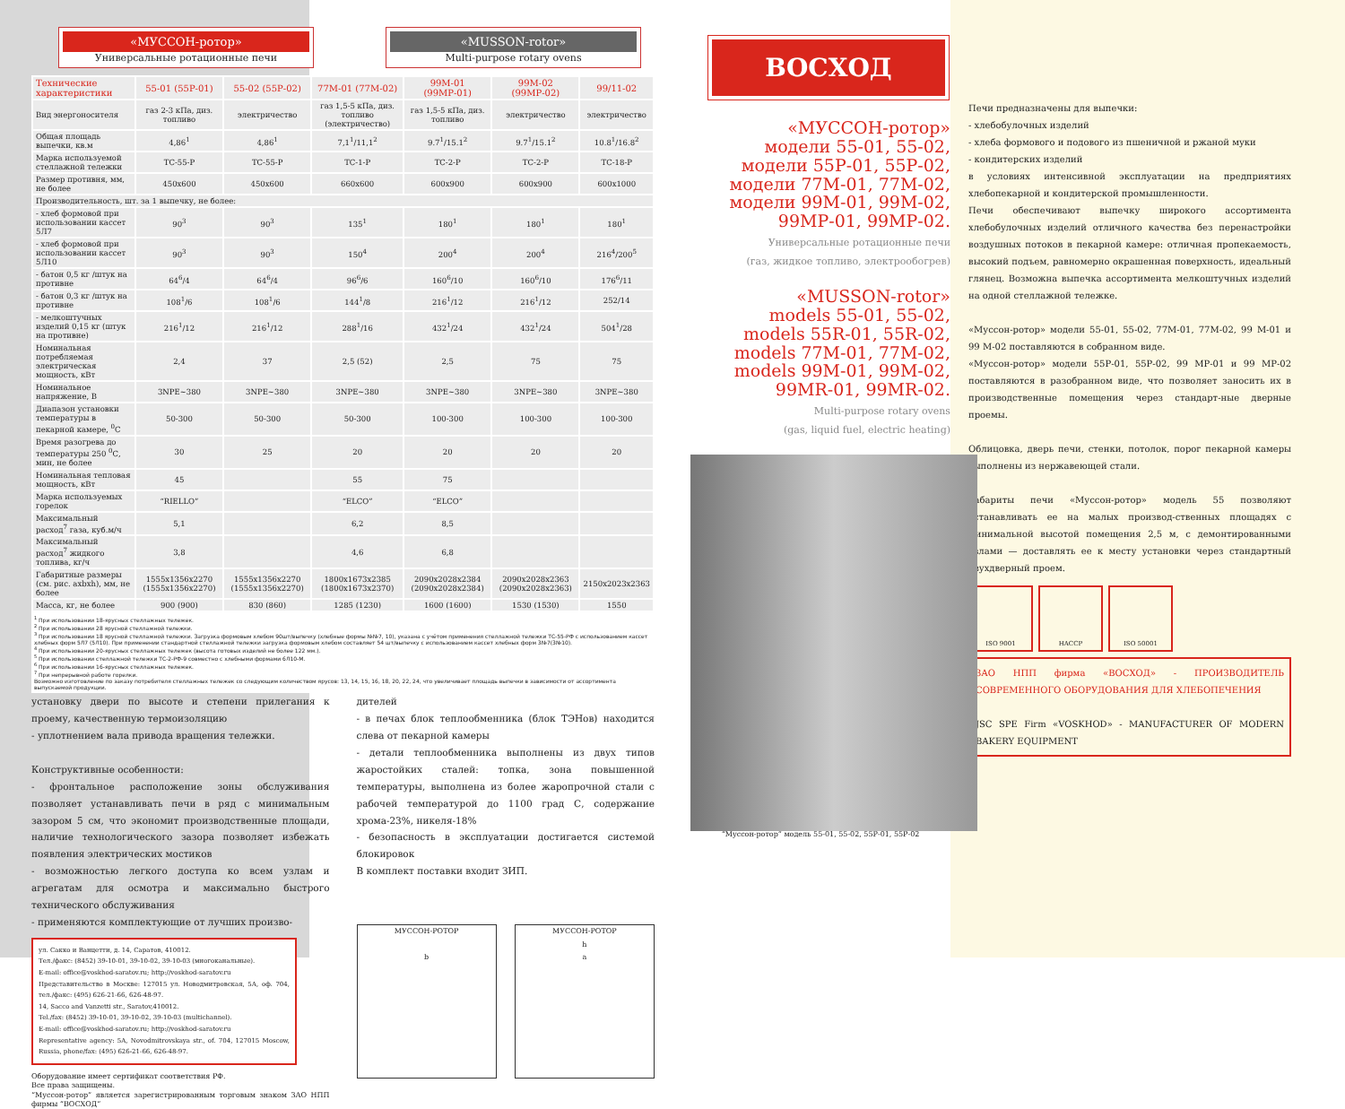«МУССОН-ротор»
Универсальные ротационные печи
«MUSSON-rotor»
Multi-purpose rotary ovens
| Технические характеристики | 55-01 (55Р-01) | 55-02 (55Р-02) | 77М-01 (77М-02) | 99М-01 (99МР-01) | 99М-02 (99МР-02) | 99/11-02 |
| --- | --- | --- | --- | --- | --- | --- |
| Вид энергоносителя | газ 2-3 кПа, диз. топливо | электричество | газ 1,5-5 кПа, диз. топливо (электричество) | газ 1,5-5 кПа, диз. топливо | электричество | электричество |
| Общая площадь выпечки, кв.м | 4,86<sup>1</sup> | 4,86<sup>1</sup> | 7,1<sup>1</sup>/11,1<sup>2</sup> | 9.7<sup>1</sup>/15.1<sup>2</sup> | 9.7<sup>1</sup>/15.1<sup>2</sup> | 10.8<sup>1</sup>/16.8<sup>2</sup> |
| Марка используемой стеллажной тележки | ТС-55-Р | ТС-55-Р | ТС-1-Р | ТС-2-Р | ТС-2-Р | ТС-18-Р |
| Размер противня, мм, не более | 450x600 | 450x600 | 660x600 | 600x900 | 600x900 | 600x1000 |
| Производительность, шт. за 1 выпечку, не более: | | | | | | |
| - хлеб формовой при использовании кассет 5Л7 | 90<sup>3</sup> | 90<sup>3</sup> | 135<sup>1</sup> | 180<sup>1</sup> | 180<sup>1</sup> | 180<sup>1</sup> |
| - хлеб формовой при использовании кассет 5Л10 | 90<sup>3</sup> | 90<sup>3</sup> | 150<sup>4</sup> | 200<sup>4</sup> | 200<sup>4</sup> | 216<sup>4</sup>/200<sup>5</sup> |
| - батон 0,5 кг /штук на противне | 64<sup>6</sup>/4 | 64<sup>6</sup>/4 | 96<sup>6</sup>/6 | 160<sup>6</sup>/10 | 160<sup>6</sup>/10 | 176<sup>6</sup>/11 |
| - батон 0,3 кг /штук на противне | 108<sup>1</sup>/6 | 108<sup>1</sup>/6 | 144<sup>1</sup>/8 | 216<sup>1</sup>/12 | 216<sup>1</sup>/12 | 252/14 |
| - мелкоштучных изделий 0,15 кг (штук на противне) | 216<sup>1</sup>/12 | 216<sup>1</sup>/12 | 288<sup>1</sup>/16 | 432<sup>1</sup>/24 | 432<sup>1</sup>/24 | 504<sup>1</sup>/28 |
| Номинальная потребляемая электрическая мощность, кВт | 2,4 | 37 | 2,5 (52) | 2,5 | 75 | 75 |
| Номинальное напряжение, В | 3NPE~380 | 3NPE~380 | 3NPE~380 | 3NPE~380 | 3NPE~380 | 3NPE~380 |
| Диапазон установки температуры в пекарной камере, <sup>0</sup>С | 50-300 | 50-300 | 50-300 | 100-300 | 100-300 | 100-300 |
| Время разогрева до температуры 250 <sup>0</sup>С, мин, не более | 30 | 25 | 20 | 20 | 20 | 20 |
| Номинальная тепловая мощность, кВт | 45 | | 55 | 75 | | |
| Марка используемых горелок | “RIELLO” | | “ELCO” | “ELCO” | | |
| Максимальный расход<sup>7</sup> газа, куб.м/ч | 5,1 | | 6,2 | 8,5 | | |
| Максимальный расход<sup>7</sup> жидкого топлива, кг/ч | 3,8 | | 4,6 | 6,8 | | |
| Габаритные размеры (см. рис. axbxh), мм, не более | 1555x1356x2270 (1555x1356x2270) | 1555x1356x2270 (1555x1356x2270) | 1800x1673x2385 (1800x1673x2370) | 2090x2028x2384 (2090x2028x2384) | 2090x2028x2363 (2090x2028x2363) | 2150x2023x2363 |
| Масса, кг, не более | 900 (900) | 830 (860) | 1285 (1230) | 1600 (1600) | 1530 (1530) | 1550 |
<sup>1</sup> При использовании 18-ярусных стеллажных тележек.
<sup>2</sup> При использовании 28 ярусной стеллажной тележки.
<sup>3</sup> При использовании 18 ярусной стеллажной тележки. Загрузка формовым хлебом 90шт/выпечку (хлебные формы №№7, 10), указана с учётом применения стеллажной тележки ТС-55-РФ с использованием кассет хлебных форм 5Л7 (5Л10). При применении стандартной стеллажной тележки загрузка формовым хлебом составляет 54 шт/выпечку с использованием кассет хлебных форм 3№7(3№10).
<sup>4</sup> При использовании 20-ярусных стеллажных тележек (высота готовых изделий не более 122 мм.).
<sup>5</sup> При использовании стеллажной тележки ТС-2-РФ-9 совместно с хлебными формами 6Л10-М.
<sup>6</sup> При использовании 16-ярусных стеллажных тележек.
<sup>7</sup> При непрерывной работе горелки.
Возможно изготовление по заказу потребителя стеллажных тележек со следующим количеством ярусов: 13, 14, 15, 16, 18, 20, 22, 24, что увеличивает площадь выпечки в зависимости от ассортимента выпускаемой продукции.
установку двери по высоте и степени прилегания к проему, качественную термоизоляцию
- уплотнением вала привода вращения тележки.
Конструктивные особенности:
- фронтальное расположение зоны обслуживания позволяет устанавливать печи в ряд с минимальным зазором 5 см, что экономит производственные площади, наличие технологического зазора позволяет избежать появления электрических мостиков
- возможностью легкого доступа ко всем узлам и агрегатам для осмотра и максимально быстрого технического обслуживания
- применяются комплектующие от лучших произво-
ул. Сакко и Ванцетти, д. 14, Саратов, 410012.
Тел./факс: (8452) 39-10-01, 39-10-02, 39-10-03 (многоканальные).
E-mail: office@voskhod-saratov.ru; http://voskhod-saratov.ru
Представительство в Москве: 127015 ул. Новодмитровская, 5А, оф. 704, тел./факс: (495) 626-21-66, 626-48-97.
14, Sacco and Vanzetti str., Saratov,410012.
Tel./fax: (8452) 39-10-01, 39-10-02, 39-10-03 (multichannel).
E-mail: office@voskhod-saratov.ru; http://voskhod-saratov.ru
Representative agency: 5A, Novodmitrovskaya str., of. 704, 127015 Moscow, Russia, phone/fax: (495) 626-21-66, 626-48-97.
Оборудование имеет сертификат соответствия РФ.
Все права защищены.
“Муссон-ротор” является зарегистрированным торговым знаком ЗАО НПП фирмы “ВОСХОД”
дителей
- в печах блок теплообменника (блок ТЭНов) находится слева от пекарной камеры
- детали теплообменника выполнены из двух типов жаростойких сталей: топка, зона повышенной температуры, выполнена из более жаропрочной стали с рабочей температурой до 1100 град С, содержание хрома-23%, никеля-18%
- безопасность в эксплуатации достигается системой блокировок
В комплект поставки входит ЗИП.
МУССОН-РОТОР
b
МУССОН-РОТОР
h
a
ВОСХОД
«МУССОН-ротор»
модели 55-01, 55-02,
модели 55Р-01, 55Р-02,
модели 77М-01, 77М-02,
модели 99М-01, 99М-02,
99МР-01, 99МР-02.
Универсальные ротационные печи
(газ, жидкое топливо, электрообогрев)
«MUSSON-rotor»
models 55-01, 55-02,
models 55R-01, 55R-02,
models 77M-01, 77M-02,
models 99M-01, 99M-02,
99MR-01, 99MR-02.
Multi-purpose rotary ovens
(gas, liquid fuel, electric heating)
“Муссон-ротор” модель 55-01, 55-02, 55Р-01, 55Р-02
Печи предназначены для выпечки:
- хлебобулочных изделий
- хлеба формового и подового из пшеничной и ржаной муки
- кондитерских изделий
в условиях интенсивной эксплуатации на предприятиях хлебопекарной и кондитерской промышленности.
Печи обеспечивают выпечку широкого ассортимента хлебобулочных изделий отличного качества без перенастройки воздушных потоков в пекарной камере: отличная пропекаемость, высокий подъем, равномерно окрашенная поверхность, идеальный глянец. Возможна выпечка ассортимента мелкоштучных изделий на одной стеллажной тележке.
«Муссон-ротор» модели 55-01, 55-02, 77М-01, 77М-02, 99 М-01 и 99 М-02 поставляются в собранном виде.
«Муссон-ротор» модели 55Р-01, 55Р-02, 99 МР-01 и 99 МР-02 поставляются в разобранном виде, что позволяет заносить их в производственные помещения через стандарт-ные дверные проемы.
Облицовка, дверь печи, стенки, потолок, порог пекарной камеры выполнены из нержавеющей стали.
Габариты печи «Муссон-ротор» модель 55 позволяют устанавливать ее на малых производ-ственных площадях с минимальной высотой помещения 2,5 м, с демонтированными узлами — доставлять ее к месту установки через стандартный двухдверный проем.
ISO 9001 HACCP ISO 50001
ЗАО НПП фирма «ВОСХОД» - ПРОИЗВОДИТЕЛЬ СОВРЕМЕННОГО ОБОРУДОВАНИЯ ДЛЯ ХЛЕБОПЕЧЕНИЯ
JSC SPE Firm «VOSKHOD» - MANUFACTURER OF MODERN BAKERY EQUIPMENT